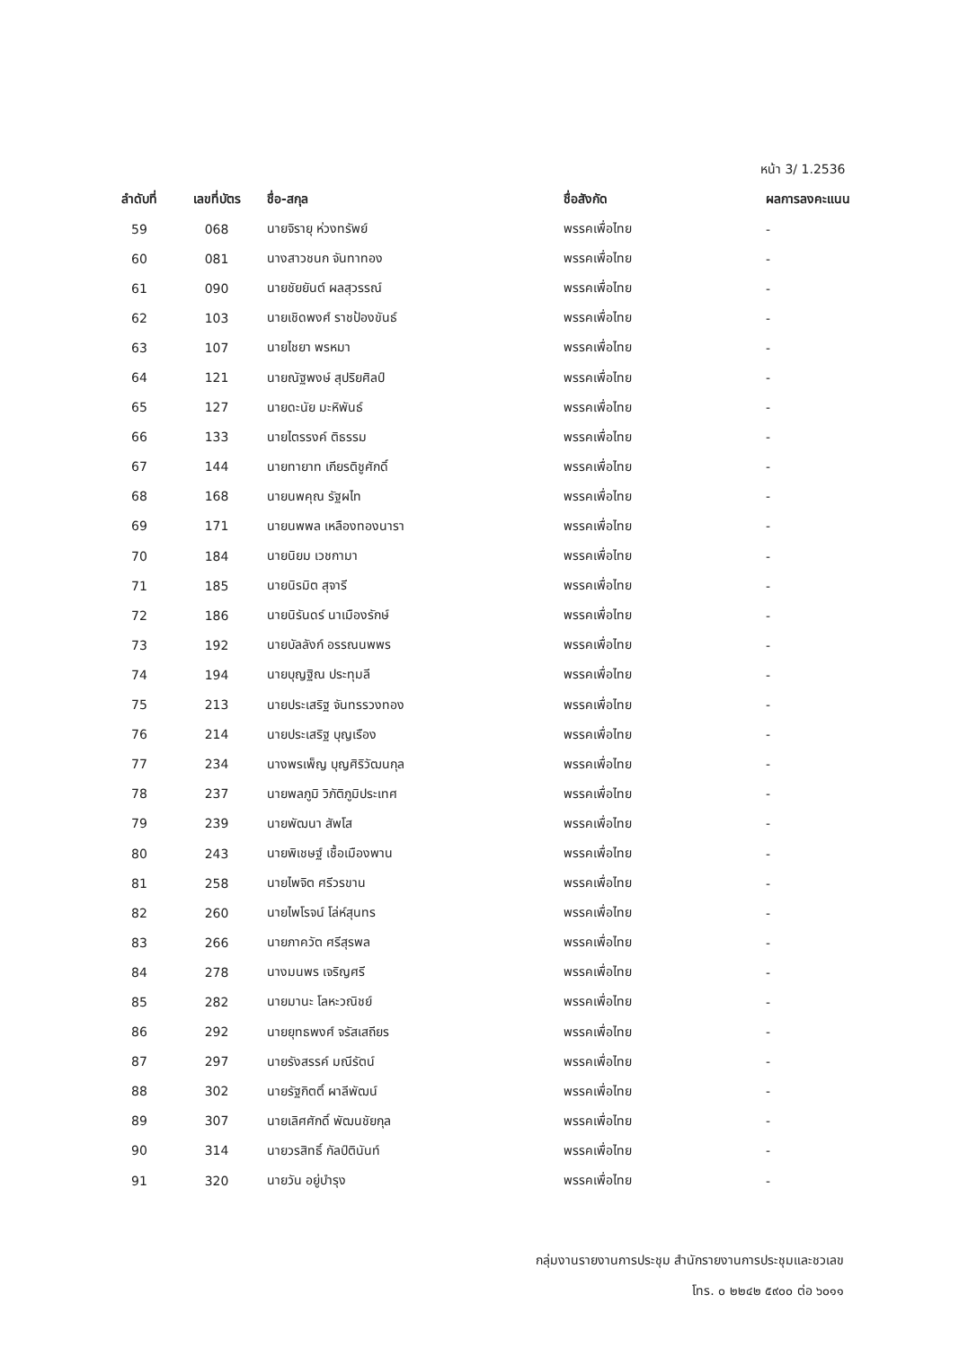หน้า 3/ 1.2536
| ลำดับที่ | เลขที่บัตร | ชื่อ-สกุล | ชื่อสังกัด | ผลการลงคะแนน |
| --- | --- | --- | --- | --- |
| 59 | 068 | นายจิรายุ ห่วงทรัพย์ | พรรคเพื่อไทย | - |
| 60 | 081 | นางสาวชนก จันทาทอง | พรรคเพื่อไทย | - |
| 61 | 090 | นายชัยยันต์ ผลสุวรรณ์ | พรรคเพื่อไทย | - |
| 62 | 103 | นายเชิดพงศ์ ราชป้องขันธ์ | พรรคเพื่อไทย | - |
| 63 | 107 | นายไชยา พรหมา | พรรคเพื่อไทย | - |
| 64 | 121 | นายณัฐพงษ์ สุปริยศิลป์ | พรรคเพื่อไทย | - |
| 65 | 127 | นายดะนัย มะหิพันธ์ | พรรคเพื่อไทย | - |
| 66 | 133 | นายไตรรงค์ ติธรรม | พรรคเพื่อไทย | - |
| 67 | 144 | นายทายาท เกียรติชูศักดิ์ | พรรคเพื่อไทย | - |
| 68 | 168 | นายนพคุณ รัฐผไท | พรรคเพื่อไทย | - |
| 69 | 171 | นายนพพล เหลืองทองนารา | พรรคเพื่อไทย | - |
| 70 | 184 | นายนิยม เวชกามา | พรรคเพื่อไทย | - |
| 71 | 185 | นายนิรมิต สุจารี | พรรคเพื่อไทย | - |
| 72 | 186 | นายนิรันดร์ นาเมืองรักษ์ | พรรคเพื่อไทย | - |
| 73 | 192 | นายบัลลังก์ อรรณนพพร | พรรคเพื่อไทย | - |
| 74 | 194 | นายบุญฐิณ ประทุมลี | พรรคเพื่อไทย | - |
| 75 | 213 | นายประเสริฐ จันทรรวงทอง | พรรคเพื่อไทย | - |
| 76 | 214 | นายประเสริฐ บุญเรือง | พรรคเพื่อไทย | - |
| 77 | 234 | นางพรเพ็ญ บุญศิริวัฒนกุล | พรรคเพื่อไทย | - |
| 78 | 237 | นายพลภูมิ วิภัติภูมิประเทศ | พรรคเพื่อไทย | - |
| 79 | 239 | นายพัฒนา สัพโส | พรรคเพื่อไทย | - |
| 80 | 243 | นายพิเชษฐ์ เชื้อเมืองพาน | พรรคเพื่อไทย | - |
| 81 | 258 | นายไพจิต ศรีวรขาน | พรรคเพื่อไทย | - |
| 82 | 260 | นายไพโรจน์ โล่ห์สุนทร | พรรคเพื่อไทย | - |
| 83 | 266 | นายภาควัต ศรีสุรพล | พรรคเพื่อไทย | - |
| 84 | 278 | นางมนพร เจริญศรี | พรรคเพื่อไทย | - |
| 85 | 282 | นายมานะ โลหะวณิชย์ | พรรคเพื่อไทย | - |
| 86 | 292 | นายยุทธพงศ์ จรัสเสถียร | พรรคเพื่อไทย | - |
| 87 | 297 | นายรังสรรค์ มณีรัตน์ | พรรคเพื่อไทย | - |
| 88 | 302 | นายรัฐกิตติ์ ผาลีพัฒน์ | พรรคเพื่อไทย | - |
| 89 | 307 | นายเลิศศักดิ์ พัฒนชัยกุล | พรรคเพื่อไทย | - |
| 90 | 314 | นายวรสิทธิ์ กัลป์ตินันท์ | พรรคเพื่อไทย | - |
| 91 | 320 | นายวัน อยู่บำรุง | พรรคเพื่อไทย | - |
กลุ่มงานรายงานการประชุม สำนักรายงานการประชุมและชวเลข
โทร. ๐ ๒๒๔๒ ๕๙๐๐ ต่อ ๖๐๑๑